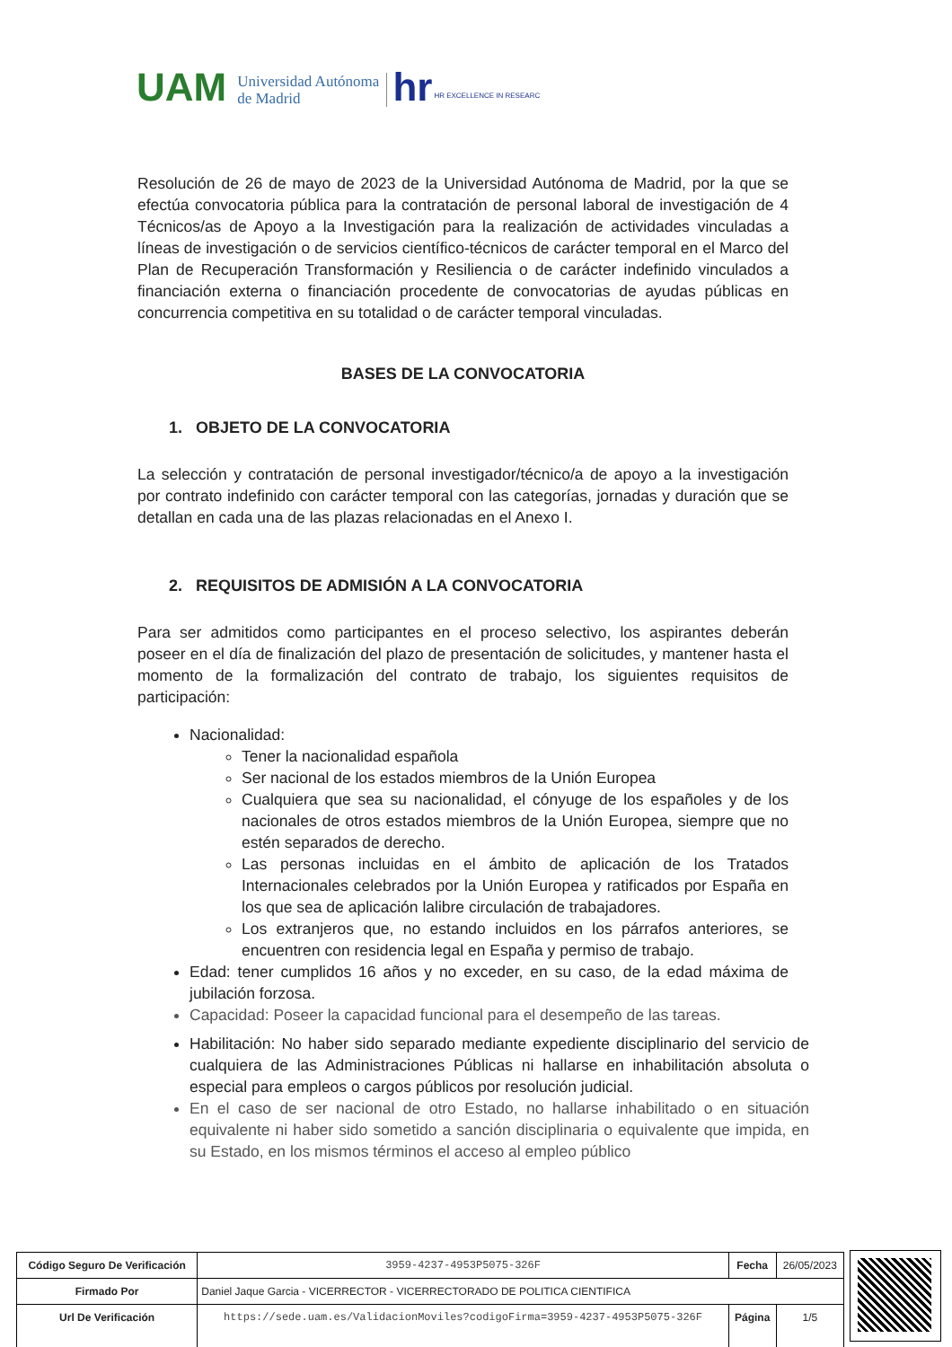UAM Universidad Autónoma
de Madrid hr HR EXCELLENCE IN RESEARC
Resolución de 26 de mayo de 2023 de la Universidad Autónoma de Madrid, por la que se efectúa convocatoria pública para la contratación de personal laboral de investigación de 4 Técnicos/as de Apoyo a la Investigación para la realización de actividades vinculadas a líneas de investigación o de servicios científico-técnicos de carácter temporal en el Marco del Plan de Recuperación Transformación y Resiliencia o de carácter indefinido vinculados a financiación externa o financiación procedente de convocatorias de ayudas públicas en concurrencia competitiva en su totalidad o de carácter temporal vinculadas.
BASES DE LA CONVOCATORIA
1. OBJETO DE LA CONVOCATORIA
La selección y contratación de personal investigador/técnico/a de apoyo a la investigación por contrato indefinido con carácter temporal con las categorías, jornadas y duración que se detallan en cada una de las plazas relacionadas en el Anexo I.
2. REQUISITOS DE ADMISIÓN A LA CONVOCATORIA
Para ser admitidos como participantes en el proceso selectivo, los aspirantes deberán poseer en el día de finalización del plazo de presentación de solicitudes, y mantener hasta el momento de la formalización del contrato de trabajo, los siguientes requisitos de participación:
Nacionalidad:
Tener la nacionalidad española
Ser nacional de los estados miembros de la Unión Europea
Cualquiera que sea su nacionalidad, el cónyuge de los españoles y de los nacionales de otros estados miembros de la Unión Europea, siempre que no estén separados de derecho.
Las personas incluidas en el ámbito de aplicación de los Tratados Internacionales celebrados por la Unión Europea y ratificados por España en los que sea de aplicación lalibre circulación de trabajadores.
Los extranjeros que, no estando incluidos en los párrafos anteriores, se encuentren con residencia legal en España y permiso de trabajo.
Edad: tener cumplidos 16 años y no exceder, en su caso, de la edad máxima de jubilación forzosa.
Capacidad: Poseer la capacidad funcional para el desempeño de las tareas.
Habilitación: No haber sido separado mediante expediente disciplinario del servicio de cualquiera de las Administraciones Públicas ni hallarse en inhabilitación absoluta o especial para empleos o cargos públicos por resolución judicial.
En el caso de ser nacional de otro Estado, no hallarse inhabilitado o en situación equivalente ni haber sido sometido a sanción disciplinaria o equivalente que impida, en su Estado, en los mismos términos el acceso al empleo público
| Código Seguro De Verificación | 3959-4237-4953P5075-326F | Fecha | 26/05/2023 |
| Firmado Por | Daniel Jaque Garcia - VICERRECTOR - VICERRECTORADO DE POLITICA CIENTIFICA | | |
| Url De Verificación | https://sede.uam.es/ValidacionMoviles?codigoFirma=3959-4237-4953P5075-326F | Página | 1/5 |